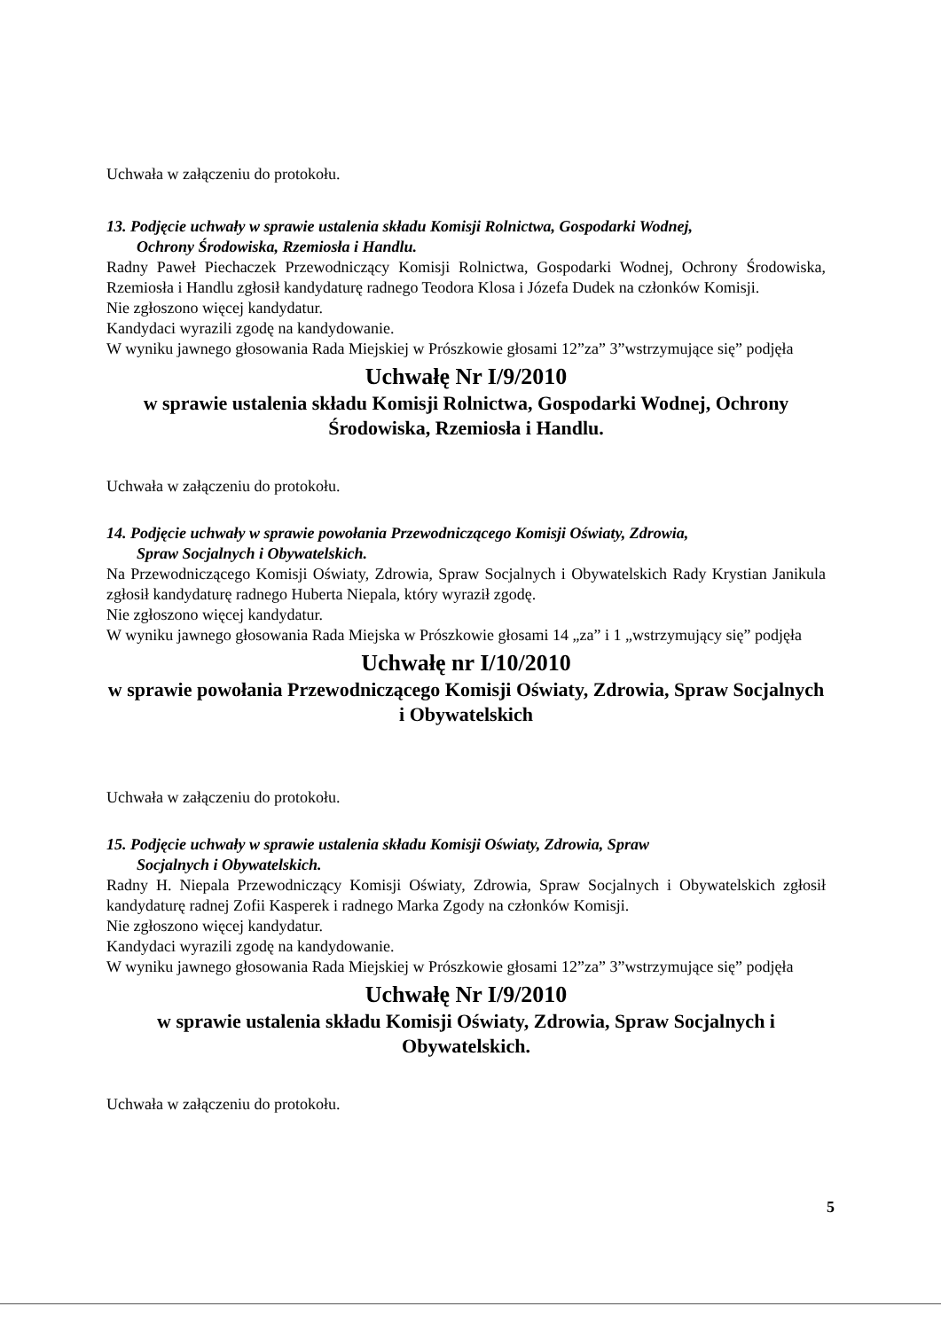Uchwała w załączeniu do protokołu.
13. Podjęcie uchwały w sprawie ustalenia składu Komisji Rolnictwa, Gospodarki Wodnej,
Ochrony Środowiska, Rzemiosła i Handlu.
Radny Paweł Piechaczek Przewodniczący Komisji Rolnictwa, Gospodarki Wodnej, Ochrony Środowiska, Rzemiosła i Handlu zgłosił kandydaturę radnego Teodora Klosa i Józefa Dudek na członków Komisji.
Nie zgłoszono więcej kandydatur.
Kandydaci wyrazili zgodę na kandydowanie.
W wyniku jawnego głosowania Rada Miejskiej w Prószkowie głosami 12”za” 3”wstrzymujące się” podjęła
Uchwałę Nr I/9/2010
w sprawie ustalenia składu Komisji Rolnictwa, Gospodarki Wodnej, Ochrony Środowiska, Rzemiosła i Handlu.
Uchwała w załączeniu do protokołu.
14. Podjęcie uchwały w sprawie powołania Przewodniczącego Komisji Oświaty, Zdrowia,
Spraw Socjalnych i Obywatelskich.
Na Przewodniczącego Komisji Oświaty, Zdrowia, Spraw Socjalnych i Obywatelskich Rady Krystian Janikula zgłosił kandydaturę radnego Huberta Niepala, który wyraził zgodę.
Nie zgłoszono więcej kandydatur.
W wyniku jawnego głosowania Rada Miejska w Prószkowie głosami 14 „za” i 1 „wstrzymujący się” podjęła
Uchwałę nr I/10/2010
w sprawie powołania Przewodniczącego Komisji Oświaty, Zdrowia, Spraw Socjalnych i Obywatelskich
Uchwała w załączeniu do protokołu.
15. Podjęcie uchwały w sprawie ustalenia składu Komisji Oświaty, Zdrowia, Spraw
Socjalnych i Obywatelskich.
Radny H. Niepala Przewodniczący Komisji Oświaty, Zdrowia, Spraw Socjalnych i Obywatelskich zgłosił kandydaturę radnej Zofii Kasperek i radnego Marka Zgody na członków Komisji.
Nie zgłoszono więcej kandydatur.
Kandydaci wyrazili zgodę na kandydowanie.
W wyniku jawnego głosowania Rada Miejskiej w Prószkowie głosami 12”za” 3”wstrzymujące się” podjęła
Uchwałę Nr I/9/2010
w sprawie ustalenia składu Komisji Oświaty, Zdrowia, Spraw Socjalnych i Obywatelskich.
Uchwała w załączeniu do protokołu.
5